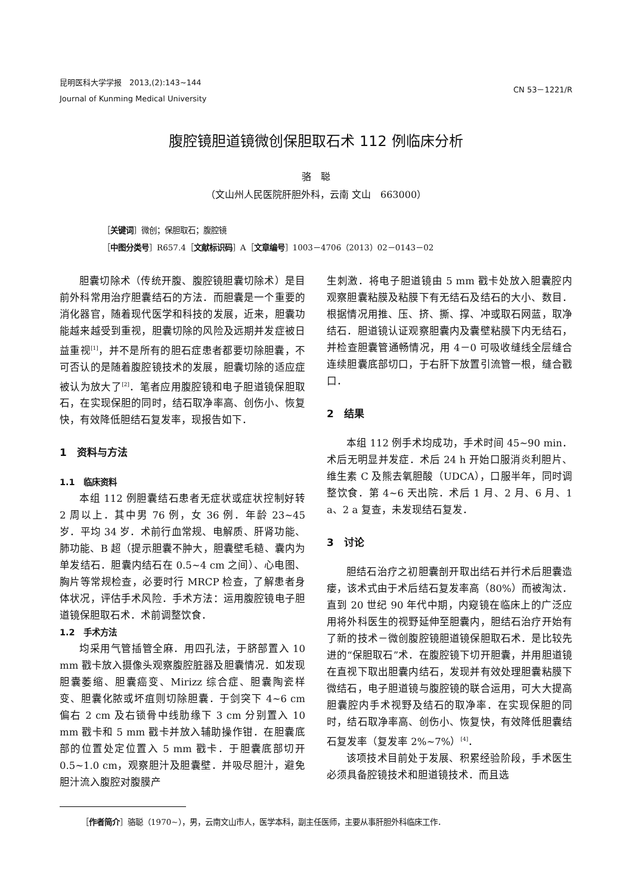昆明医科大学学报　2013,(2):143~144
Journal of Kunming Medical University
CN 53－1221/R
腹腔镜胆道镜微创保胆取石术 112 例临床分析
骆　聪
（文山州人民医院肝胆外科，云南 文山　663000）
［关键词］微创；保胆取石；腹腔镜
［中图分类号］R657.4［文献标识码］A［文章编号］1003－4706（2013）02－0143－02
胆囊切除术（传统开腹、腹腔镜胆囊切除术）是目前外科常用治疗胆囊结石的方法．而胆囊是一个重要的消化器官，随着现代医学和科技的发展，近来，胆囊功能越来越受到重视，胆囊切除的风险及远期并发症被日益重视<sup>[1]</sup>，并不是所有的胆石症患者都要切除胆囊，不可否认的是随着腹腔镜技术的发展，胆囊切除的适应症被认为放大了<sup>[2]</sup>．笔者应用腹腔镜和电子胆道镜保胆取石，在实现保胆的同时，结石取净率高、创伤小、恢复快，有效降低胆结石复发率，现报告如下．
1　资料与方法
1.1　临床资料
本组 112 例胆囊结石患者无症状或症状控制好转 2 周以上．其中男 76 例，女 36 例．年龄 23~45 岁．平均 34 岁．术前行血常规、电解质、肝肾功能、肺功能、B 超（提示胆囊不肿大，胆囊壁毛糙、囊内为单发结石．胆囊内结石在 0.5~4 cm 之间）、心电图、胸片等常规检查，必要时行 MRCP 检查，了解患者身体状况，评估手术风险．手术方法：运用腹腔镜电子胆道镜保胆取石术．术前调整饮食．
1.2　手术方法
均采用气管插管全麻．用四孔法，于脐部置入 10 mm 戳卡放入摄像头观察腹腔脏器及胆囊情况．如发现胆囊萎缩、胆囊癌变、Mirizz 综合症、胆囊陶瓷样变、胆囊化脓或坏疽则切除胆囊．于剑突下 4~6 cm 偏右 2 cm 及右锁骨中线肋缘下 3 cm 分别置入 10 mm 戳卡和 5 mm 戳卡并放入辅助操作钳．在胆囊底部的位置处定位置入 5 mm 戳卡．于胆囊底部切开 0.5~1.0 cm，观察胆汁及胆囊壁．并吸尽胆汁，避免胆汁流入腹腔对腹膜产
生刺激．将电子胆道镜由 5 mm 戳卡处放入胆囊腔内观察胆囊粘膜及粘膜下有无结石及结石的大小、数目．根据情况用推、压、挤、撕、撑、冲或取石网蓝，取净结石．胆道镜认证观察胆囊内及囊壁粘膜下内无结石，并检查胆囊管通畅情况，用 4－0 可吸收缝线全层缝合连续胆囊底部切口，于右肝下放置引流管一根，缝合戳口．
2　结果
本组 112 例手术均成功，手术时间 45~90 min．术后无明显并发症．术后 24 h 开始口服消炎利胆片、维生素 C 及熊去氧胆酸（UDCA），口服半年，同时调整饮食．第 4~6 天出院．术后 1 月、2 月、6 月、1 a、2 a 复查，未发现结石复发．
3　讨论
胆结石治疗之初胆囊剖开取出结石并行术后胆囊造瘘，该术式由于术后结石复发率高（80%）而被淘汰．直到 20 世纪 90 年代中期，内窥镜在临床上的广泛应用将外科医生的视野延伸至胆囊内，胆结石治疗开始有了新的技术－微创腹腔镜胆道镜保胆取石术．是比较先进的“保胆取石”术．在腹腔镜下切开胆囊，并用胆道镜在直视下取出胆囊内结石，发现并有效处理胆囊粘膜下微结石，电子胆道镜与腹腔镜的联合运用，可大大提高胆囊腔内手术视野及结石的取净率．在实现保胆的同时，结石取净率高、创伤小、恢复快，有效降低胆囊结石复发率（复发率 2%~7%）<sup>[4]</sup>．
该项技术目前处于发展、积累经验阶段，手术医生必须具备腔镜技术和胆道镜技术．而且选
［作者简介］骆聪（1970~），男，云南文山市人，医学本科，副主任医师，主要从事肝胆外科临床工作．